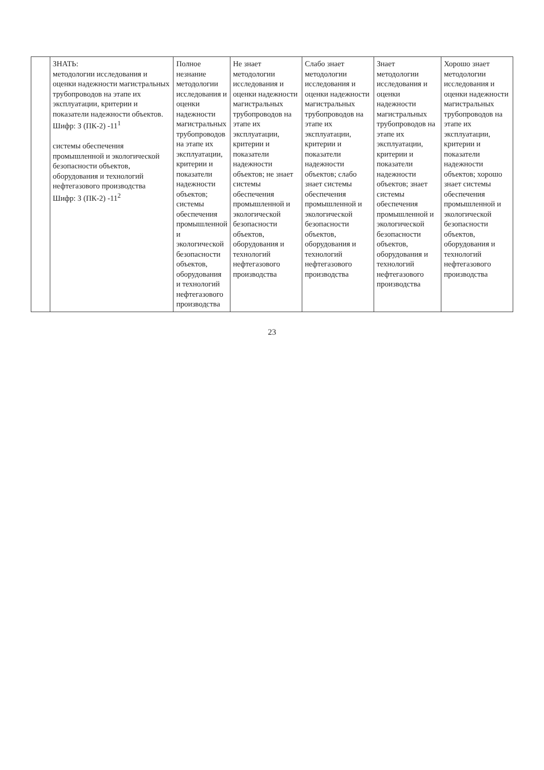| | ЗНАТЬ: методологии исследования и оценки надежности магистральных трубопроводов на этапе их эксплуатации, критерии и показатели надежности объектов. Шифр: З (ПК-2) -11<sup>1</sup> системы обеспечения промышленной и экологической безопасности объектов, оборудования и технологий нефтегазового производства Шифр: З (ПК-2) -11<sup>2</sup> | Полное незнание методологии исследования и оценки надежности магистральных трубопроводов на этапе их эксплуатации, критерии и показатели надежности объектов; системы обеспечения промышленной и экологической безопасности объектов, оборудования и технологий нефтегазового производства | Не знает методологии исследования и оценки надежности магистральных трубопроводов на этапе их эксплуатации, критерии и показатели надежности объектов; не знает системы обеспечения промышленной и экологической безопасности объектов, оборудования и технологий нефтегазового производства | Слабо знает методологии исследования и оценки надежности магистральных трубопроводов на этапе их эксплуатации, критерии и показатели надежности объектов; слабо знает системы обеспечения промышленной и экологической безопасности объектов, оборудования и технологий нефтегазового производства | Знает методологии исследования и оценки надежности магистральных трубопроводов на этапе их эксплуатации, критерии и показатели надежности объектов; знает системы обеспечения промышленной и экологической безопасности объектов, оборудования и технологий нефтегазового производства | Хорошо знает методологии исследования и оценки надежности магистральных трубопроводов на этапе их эксплуатации, критерии и показатели надежности объектов; хорошо знает системы обеспечения промышленной и экологической безопасности объектов, оборудования и технологий нефтегазового производства |
23